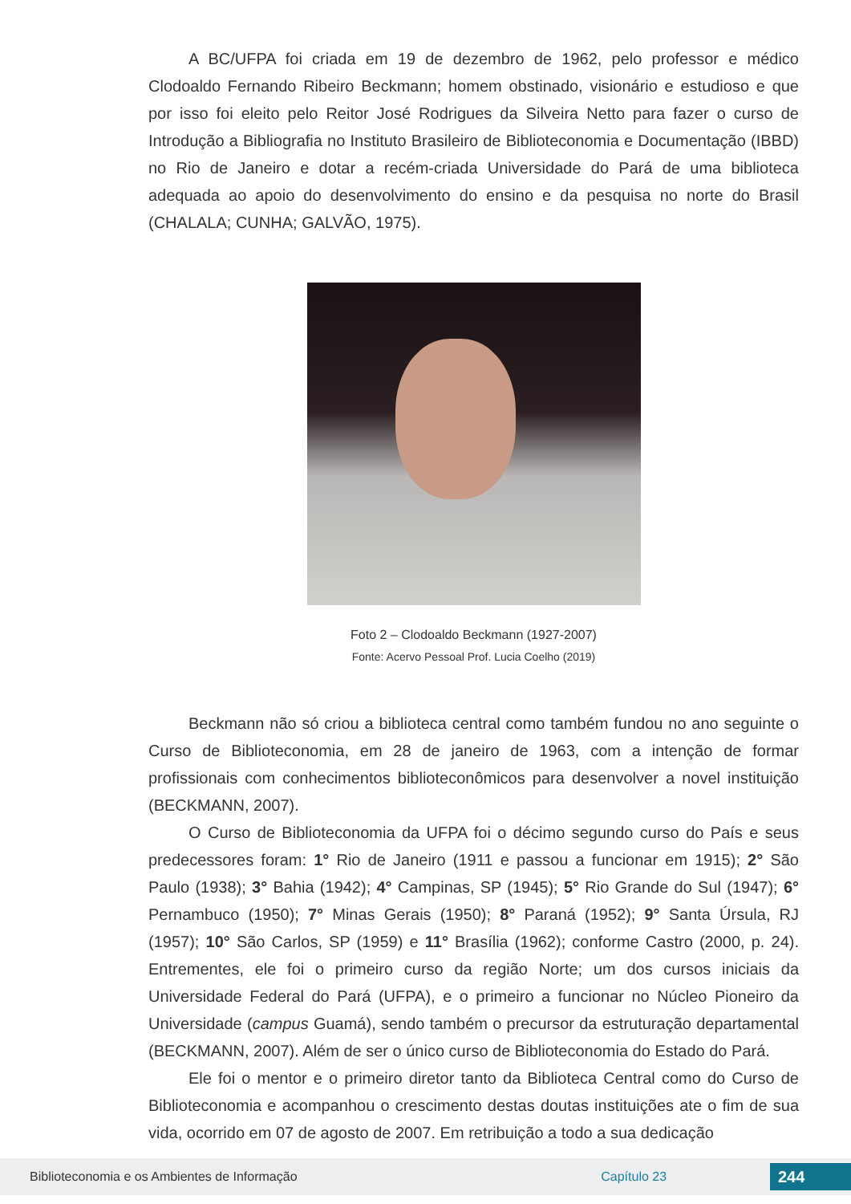A BC/UFPA foi criada em 19 de dezembro de 1962, pelo professor e médico Clodoaldo Fernando Ribeiro Beckmann; homem obstinado, visionário e estudioso e que por isso foi eleito pelo Reitor José Rodrigues da Silveira Netto para fazer o curso de Introdução a Bibliografia no Instituto Brasileiro de Biblioteconomia e Documentação (IBBD) no Rio de Janeiro e dotar a recém-criada Universidade do Pará de uma biblioteca adequada ao apoio do desenvolvimento do ensino e da pesquisa no norte do Brasil (CHALALA; CUNHA; GALVÃO, 1975).
Foto 2 – Clodoaldo Beckmann (1927-2007)
Fonte: Acervo Pessoal Prof. Lucia Coelho (2019)
Beckmann não só criou a biblioteca central como também fundou no ano seguinte o Curso de Biblioteconomia, em 28 de janeiro de 1963, com a intenção de formar profissionais com conhecimentos biblioteconômicos para desenvolver a novel instituição (BECKMANN, 2007).
O Curso de Biblioteconomia da UFPA foi o décimo segundo curso do País e seus predecessores foram: 1° Rio de Janeiro (1911 e passou a funcionar em 1915); 2° São Paulo (1938); 3° Bahia (1942); 4° Campinas, SP (1945); 5° Rio Grande do Sul (1947); 6° Pernambuco (1950); 7° Minas Gerais (1950); 8° Paraná (1952); 9° Santa Úrsula, RJ (1957); 10° São Carlos, SP (1959) e 11° Brasília (1962); conforme Castro (2000, p. 24). Entrementes, ele foi o primeiro curso da região Norte; um dos cursos iniciais da Universidade Federal do Pará (UFPA), e o primeiro a funcionar no Núcleo Pioneiro da Universidade (campus Guamá), sendo também o precursor da estruturação departamental (BECKMANN, 2007). Além de ser o único curso de Biblioteconomia do Estado do Pará.
Ele foi o mentor e o primeiro diretor tanto da Biblioteca Central como do Curso de Biblioteconomia e acompanhou o crescimento destas doutas instituições ate o fim de sua vida, ocorrido em 07 de agosto de 2007. Em retribuição a todo a sua dedicação
Biblioteconomia e os Ambientes de Informação Capítulo 23 244